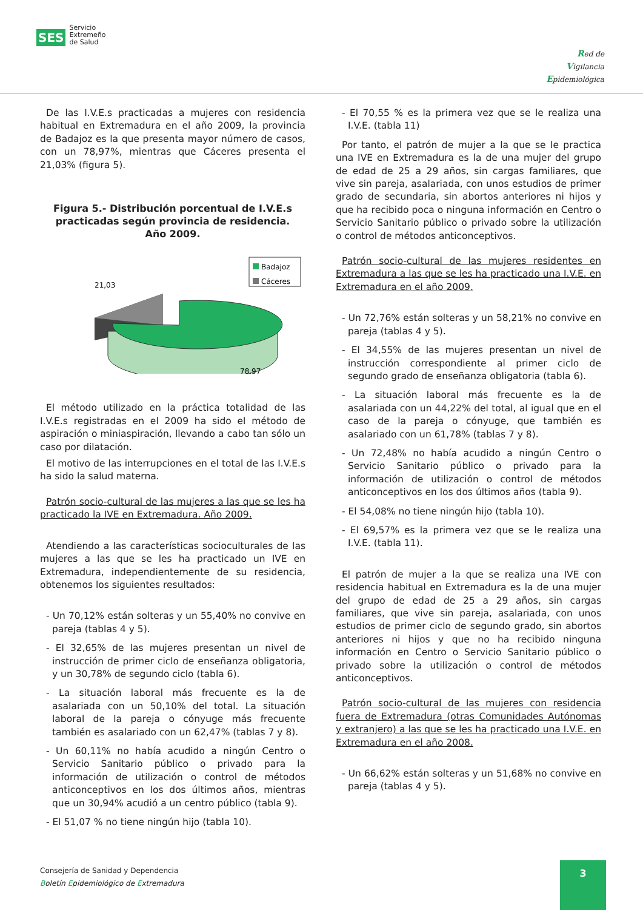SES
Servicio
Extremeño
de Salud
Red de
Vigilancia
Epidemiológica
De las I.V.E.s practicadas a mujeres con residencia habitual en Extremadura en el año 2009, la provincia de Badajoz es la que presenta mayor número de casos, con un 78,97%, mientras que Cáceres presenta el 21,03% (figura 5).
Figura 5.- Distribución porcentual de I.V.E.s practicadas según provincia de residencia.
Año 2009.
Badajoz
Cáceres
21,03
78,97
El método utilizado en la práctica totalidad de las I.V.E.s registradas en el 2009 ha sido el método de aspiración o miniaspiración, llevando a cabo tan sólo un caso por dilatación.
El motivo de las interrupciones en el total de las I.V.E.s ha sido la salud materna.
Patrón socio-cultural de las mujeres a las que se les ha practicado la IVE en Extremadura. Año 2009.
Atendiendo a las características socioculturales de las mujeres a las que se les ha practicado un IVE en Extremadura, independientemente de su residencia, obtenemos los siguientes resultados:
- Un 70,12% están solteras y un 55,40% no convive en pareja (tablas 4 y 5).
- El 32,65% de las mujeres presentan un nivel de instrucción de primer ciclo de enseñanza obligatoria, y un 30,78% de segundo ciclo (tabla 6).
- La situación laboral más frecuente es la de asalariada con un 50,10% del total. La situación laboral de la pareja o cónyuge más frecuente también es asalariado con un 62,47% (tablas 7 y 8).
- Un 60,11% no había acudido a ningún Centro o Servicio Sanitario público o privado para la información de utilización o control de métodos anticonceptivos en los dos últimos años, mientras que un 30,94% acudió a un centro público (tabla 9).
- El 51,07 % no tiene ningún hijo (tabla 10).
- El 70,55 % es la primera vez que se le realiza una I.V.E. (tabla 11)
Por tanto, el patrón de mujer a la que se le practica una IVE en Extremadura es la de una mujer del grupo de edad de 25 a 29 años, sin cargas familiares, que vive sin pareja, asalariada, con unos estudios de primer grado de secundaria, sin abortos anteriores ni hijos y que ha recibido poca o ninguna información en Centro o Servicio Sanitario público o privado sobre la utilización o control de métodos anticonceptivos.
Patrón socio-cultural de las mujeres residentes en Extremadura a las que se les ha practicado una I.V.E. en Extremadura en el año 2009.
- Un 72,76% están solteras y un 58,21% no convive en pareja (tablas 4 y 5).
- El 34,55% de las mujeres presentan un nivel de instrucción correspondiente al primer ciclo de segundo grado de enseñanza obligatoria (tabla 6).
- La situación laboral más frecuente es la de asalariada con un 44,22% del total, al igual que en el caso de la pareja o cónyuge, que también es asalariado con un 61,78% (tablas 7 y 8).
- Un 72,48% no había acudido a ningún Centro o Servicio Sanitario público o privado para la información de utilización o control de métodos anticonceptivos en los dos últimos años (tabla 9).
- El 54,08% no tiene ningún hijo (tabla 10).
- El 69,57% es la primera vez que se le realiza una I.V.E. (tabla 11).
El patrón de mujer a la que se realiza una IVE con residencia habitual en Extremadura es la de una mujer del grupo de edad de 25 a 29 años, sin cargas familiares, que vive sin pareja, asalariada, con unos estudios de primer ciclo de segundo grado, sin abortos anteriores ni hijos y que no ha recibido ninguna información en Centro o Servicio Sanitario público o privado sobre la utilización o control de métodos anticonceptivos.
Patrón socio-cultural de las mujeres con residencia fuera de Extremadura (otras Comunidades Autónomas y extranjero) a las que se les ha practicado una I.V.E. en Extremadura en el año 2008.
- Un 66,62% están solteras y un 51,68% no convive en pareja (tablas 4 y 5).
Consejería de Sanidad y Dependencia
Boletín Epidemiológico de Extremadura
3